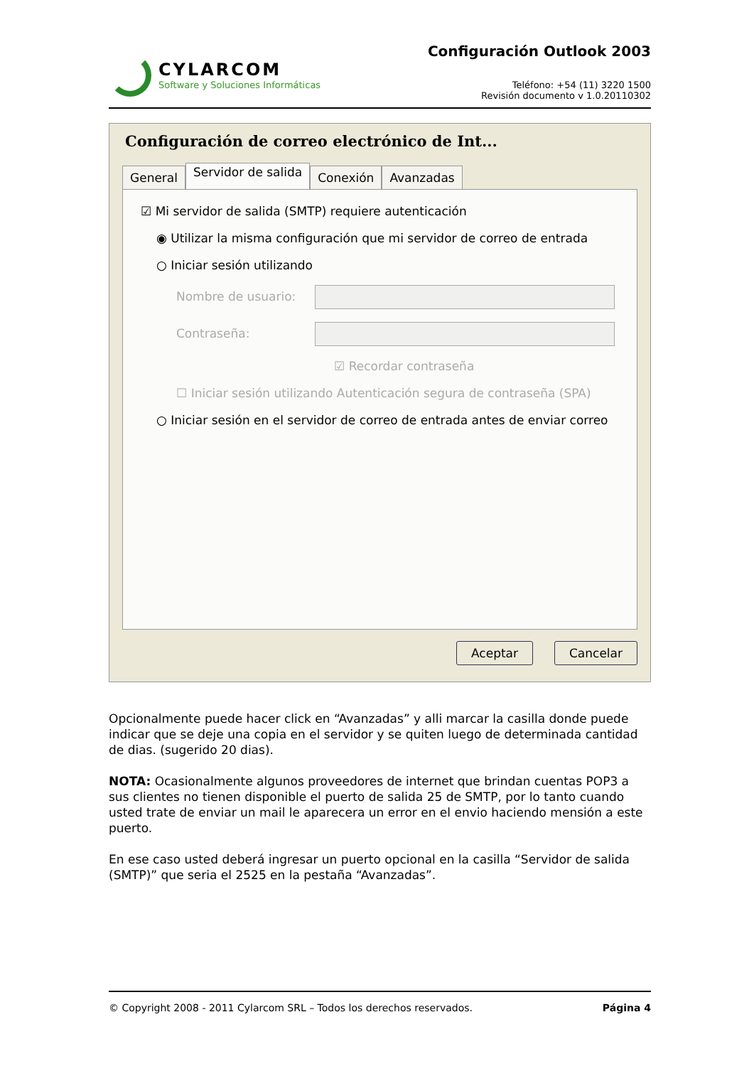CYLARCOM
Software y Soluciones Informáticas
Configuración Outlook 2003
Teléfono: +54 (11) 3220 1500
Revisión documento v 1.0.20110302
Configuración de correo electrónico de Int...
General
Servidor de salida
Conexión Avanzadas
☑ Mi servidor de salida (SMTP) requiere autenticación
◉ Utilizar la misma configuración que mi servidor de correo de entrada
○ Iniciar sesión utilizando
Nombre de usuario:
Contraseña:
☑ Recordar contraseña
☐ Iniciar sesión utilizando Autenticación segura de contraseña (SPA)
○ Iniciar sesión en el servidor de correo de entrada antes de enviar correo
Aceptar Cancelar
Opcionalmente puede hacer click en “Avanzadas” y alli marcar la casilla donde puede indicar que se deje una copia en el servidor y se quiten luego de determinada cantidad de dias. (sugerido 20 dias).
NOTA: Ocasionalmente algunos proveedores de internet que brindan cuentas POP3 a sus clientes no tienen disponible el puerto de salida 25 de SMTP, por lo tanto cuando usted trate de enviar un mail le aparecera un error en el envio haciendo mensión a este puerto.
En ese caso usted deberá ingresar un puerto opcional en la casilla “Servidor de salida (SMTP)” que seria el 2525 en la pestaña “Avanzadas”.
© Copyright 2008 - 2011 Cylarcom SRL – Todos los derechos reservados. Página 4